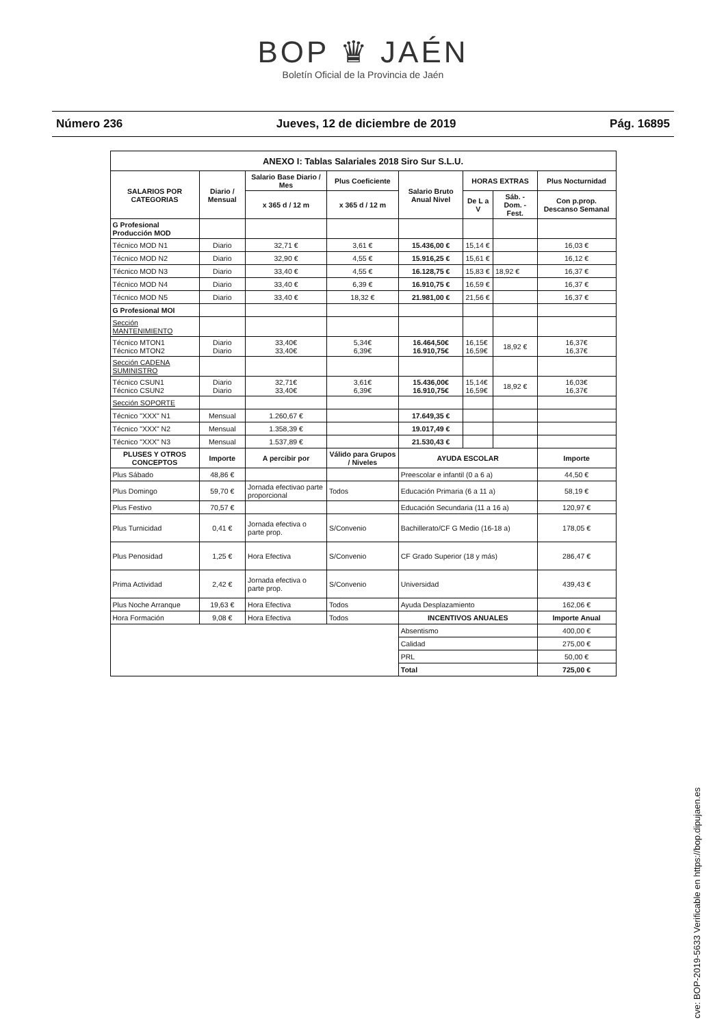BOP ♛ JAÉN
Boletín Oficial de la Provincia de Jaén
Número 236 Jueves, 12 de diciembre de 2019 Pág. 16895
| ANEXO I: Tablas Salariales 2018 Siro Sur S.L.U. | | | | | | | |
| --- | --- | --- | --- | --- | --- | --- | --- |
| SALARIOS POR CATEGORIAS | Diario / Mensual | Salario Base Diario / Mes | Plus Coeficiente | Salario Bruto Anual Nivel | HORAS EXTRAS | | Plus Nocturnidad |
| | | x 365 d / 12 m | x 365 d / 12 m | | De L a V | Sáb. - Dom. - Fest. | Con p.prop. Descanso Semanal |
| G Profesional Producción MOD | | | | | | | |
| Técnico MOD N1 | Diario | 32,71 € | 3,61 € | 15.436,00 € | 15,14 € | | 16,03 € |
| Técnico MOD N2 | Diario | 32,90 € | 4,55 € | 15.916,25 € | 15,61 € | | 16,12 € |
| Técnico MOD N3 | Diario | 33,40 € | 4,55 € | 16.128,75 € | 15,83 € | 18,92 € | 16,37 € |
| Técnico MOD N4 | Diario | 33,40 € | 6,39 € | 16.910,75 € | 16,59 € | | 16,37 € |
| Técnico MOD N5 | Diario | 33,40 € | 18,32 € | 21.981,00 € | 21,56 € | | 16,37 € |
| G Profesional MOI | | | | | | | |
| Sección MANTENIMIENTO | | | | | | | |
| Técnico MTON1 Técnico MTON2 | Diario Diario | 33,40€ 33,40€ | 5,34€ 6,39€ | 16.464,50€ 16.910,75€ | 16,15€ 16,59€ | 18,92 € | 16,37€ 16,37€ |
| Sección CADENA SUMINISTRO | | | | | | | |
| Técnico CSUN1 Técnico CSUN2 | Diario Diario | 32,71€ 33,40€ | 3,61€ 6,39€ | 15.436,00€ 16.910,75€ | 15,14€ 16,59€ | 18,92 € | 16,03€ 16,37€ |
| Sección SOPORTE | | | | | | | |
| Técnico "XXX" N1 | Mensual | 1.260,67 € | | 17.649,35 € | | | |
| Técnico "XXX" N2 | Mensual | 1.358,39 € | | 19.017,49 € | | | |
| Técnico "XXX" N3 | Mensual | 1.537,89 € | | 21.530,43 € | | | |
| PLUSES Y OTROS CONCEPTOS | Importe | A percibir por | Válido para Grupos / Niveles | AYUDA ESCOLAR | | | Importe |
| Plus Sábado | 48,86 € | | | Preescolar e infantil (0 a 6 a) | | | 44,50 € |
| Plus Domingo | 59,70 € | Jornada efectivao parte proporcional | Todos | Educación Primaria (6 a 11 a) | | | 58,19 € |
| Plus Festivo | 70,57 € | | | Educación Secundaria (11 a 16 a) | | | 120,97 € |
| Plus Turnicidad | 0,41 € | Jornada efectiva o parte prop. | S/Convenio | Bachillerato/CF G Medio (16-18 a) | | | 178,05 € |
| Plus Penosidad | 1,25 € | Hora Efectiva | S/Convenio | CF Grado Superior (18 y más) | | | 286,47 € |
| Prima Actividad | 2,42 € | Jornada efectiva o parte prop. | S/Convenio | Universidad | | | 439,43 € |
| Plus Noche Arranque | 19,63 € | Hora Efectiva | Todos | Ayuda Desplazamiento | | | 162,06 € |
| Hora Formación | 9,08 € | Hora Efectiva | Todos | INCENTIVOS ANUALES | | | Importe Anual |
| | | | | Absentismo | | | 400,00 € |
| | | | | Calidad | | | 275,00 € |
| | | | | PRL | | | 50,00 € |
| | | | | Total | | | 725,00 € |
cve: BOP-2019-5633 Verificable en https://bop.dipujaen.es